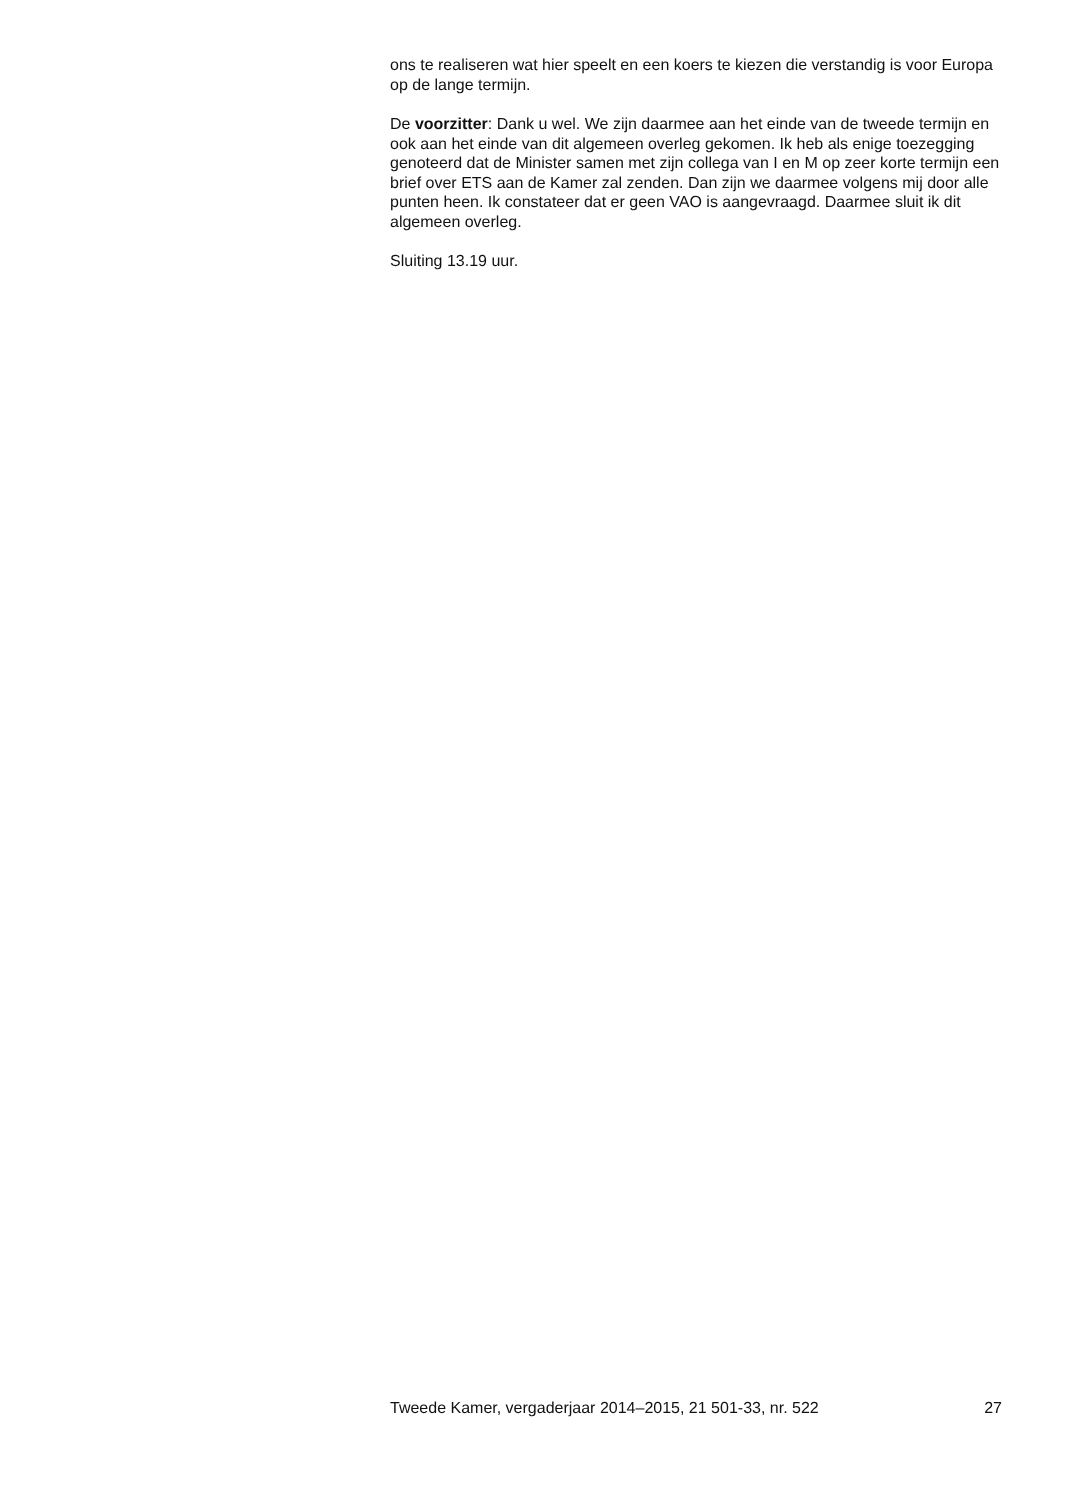ons te realiseren wat hier speelt en een koers te kiezen die verstandig is voor Europa op de lange termijn.
De voorzitter: Dank u wel. We zijn daarmee aan het einde van de tweede termijn en ook aan het einde van dit algemeen overleg gekomen. Ik heb als enige toezegging genoteerd dat de Minister samen met zijn collega van I en M op zeer korte termijn een brief over ETS aan de Kamer zal zenden. Dan zijn we daarmee volgens mij door alle punten heen. Ik constateer dat er geen VAO is aangevraagd. Daarmee sluit ik dit algemeen overleg.
Sluiting 13.19 uur.
Tweede Kamer, vergaderjaar 2014–2015, 21 501-33, nr. 522 27